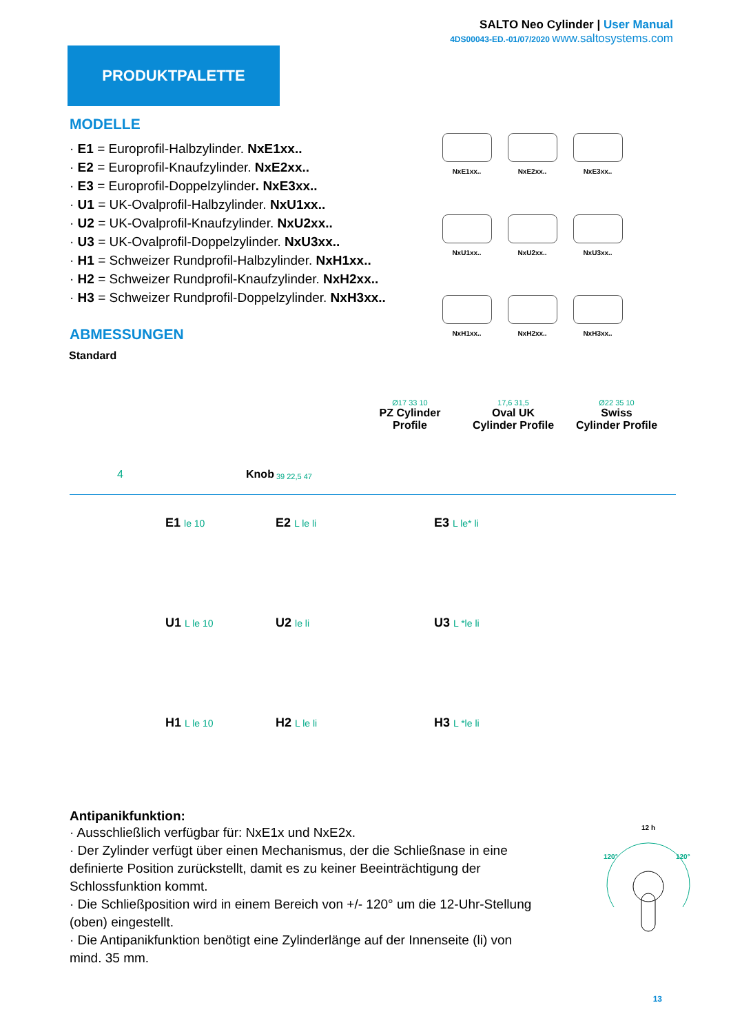SALTO Neo Cylinder | User Manual
4DS00043-ED.-01/07/2020 www.saltosystems.com
PRODUKTPALETTE
MODELLE
· E1 = Europrofil-Halbzylinder. NxE1xx..
· E2 = Europrofil-Knaufzylinder. NxE2xx..
· E3 = Europrofil-Doppelzylinder. NxE3xx..
· U1 = UK-Ovalprofil-Halbzylinder. NxU1xx..
· U2 = UK-Ovalprofil-Knaufzylinder. NxU2xx..
· U3 = UK-Ovalprofil-Doppelzylinder. NxU3xx..
· H1 = Schweizer Rundprofil-Halbzylinder. NxH1xx..
· H2 = Schweizer Rundprofil-Knaufzylinder. NxH2xx..
· H3 = Schweizer Rundprofil-Doppelzylinder. NxH3xx..
ABMESSUNGEN
NxE1xx..
NxE2xx..
NxE3xx..
NxU1xx..
NxU2xx..
NxU3xx..
NxH1xx..
NxH2xx..
NxH3xx..
Standard
4
Knob 39 22,5 47 Ø17 33 10
PZ Cylinder
Profile
17,6 31,5
Oval UK
Cylinder Profile
Ø22 35 10
Swiss
Cylinder Profile
E1 le 10
E2 L le li
E3 L le* li
U1 L le 10
U2 le li
U3 L *le li
H1 L le 10
H2 L le li
H3 L *le li
Antipanikfunktion:
· Ausschließlich verfügbar für: NxE1x und NxE2x.
· Der Zylinder verfügt über einen Mechanismus, der die Schließnase in eine definierte Position zurückstellt, damit es zu keiner Beeinträchtigung der Schlossfunktion kommt.
· Die Schließposition wird in einem Bereich von +/- 120° um die 12-Uhr-Stellung (oben) eingestellt.
· Die Antipanikfunktion benötigt eine Zylinderlänge auf der Innenseite (li) von mind. 35 mm.
12 h
120°
120°
13